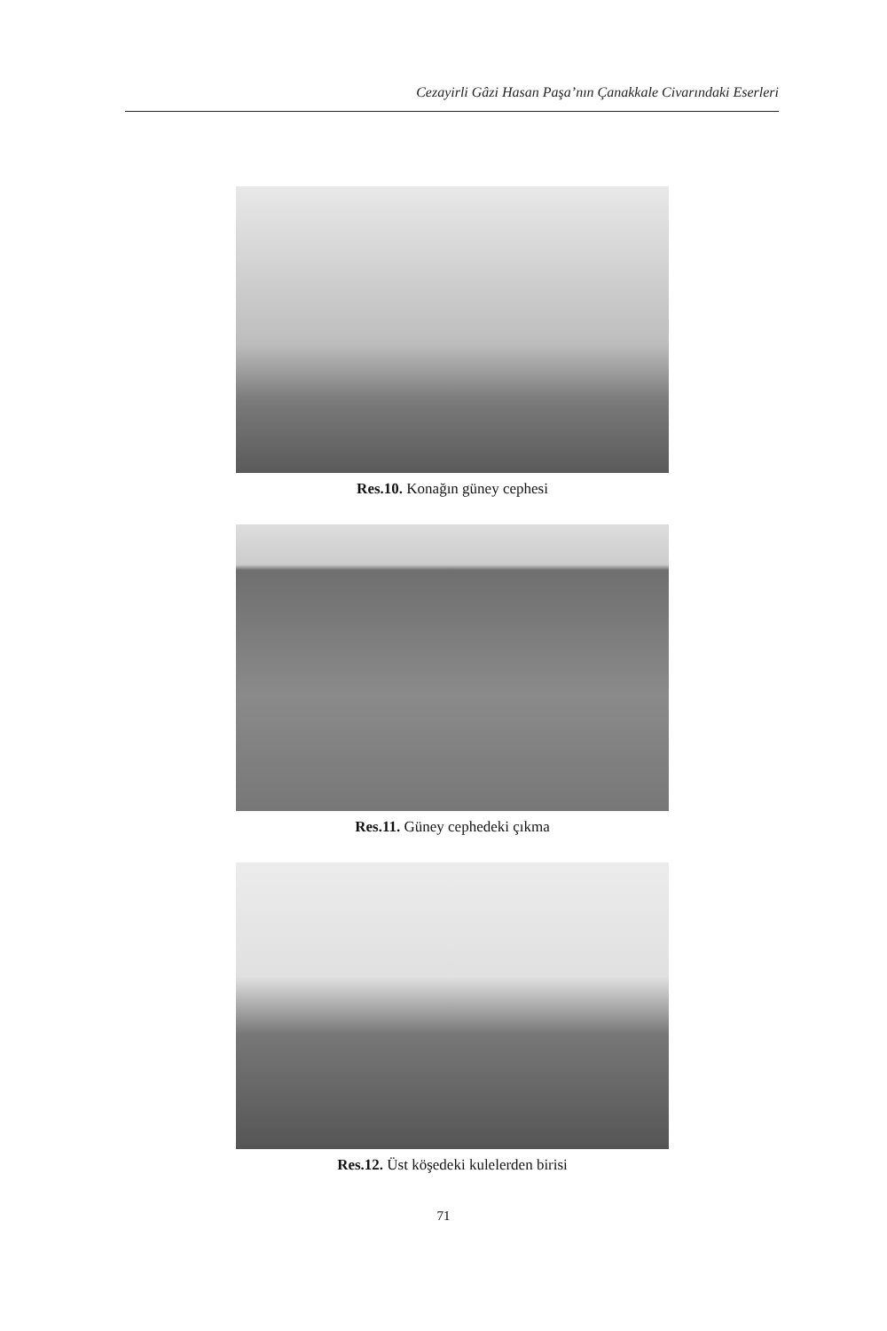Cezayirli Gâzi Hasan Paşa’nın Çanakkale Civarındaki Eserleri
Res.10. Konağın güney cephesi
Res.11. Güney cephedeki çıkma
Res.12. Üst köşedeki kulelerden birisi
71